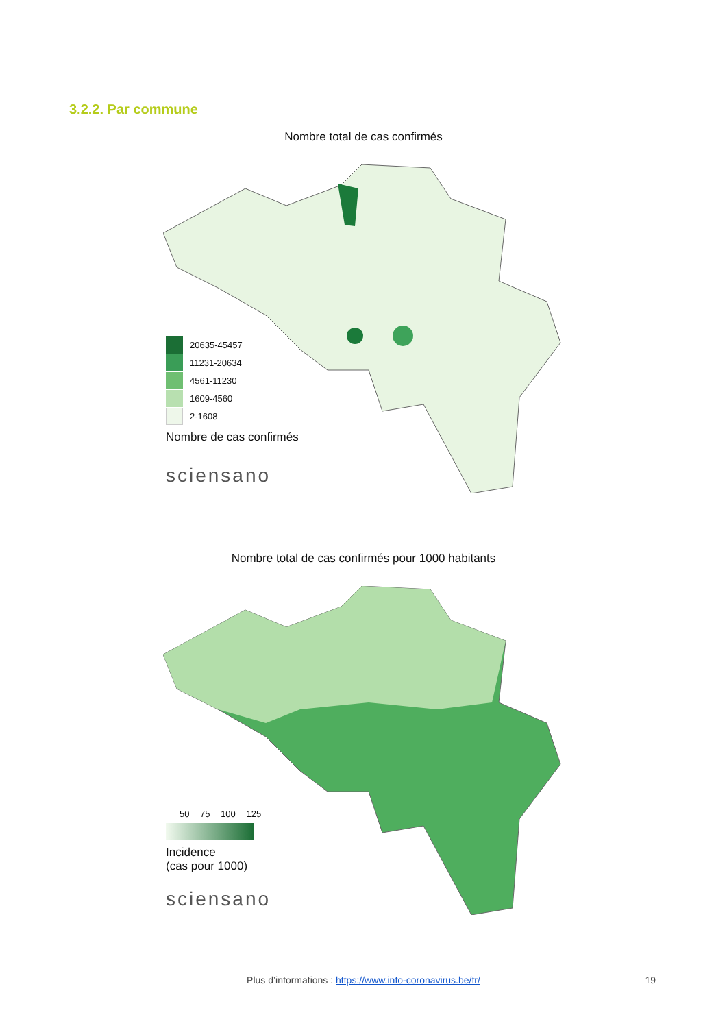3.2.2. Par commune
Nombre total de cas confirmés
20635-45457
11231-20634
4561-11230
1609-4560
2-1608
Nombre de cas confirmés
sciensano
Nombre total de cas confirmés pour 1000 habitants
50 75 100 125
Incidence
(cas pour 1000)
sciensano
Plus d’informations : https://www.info-coronavirus.be/fr/ 19